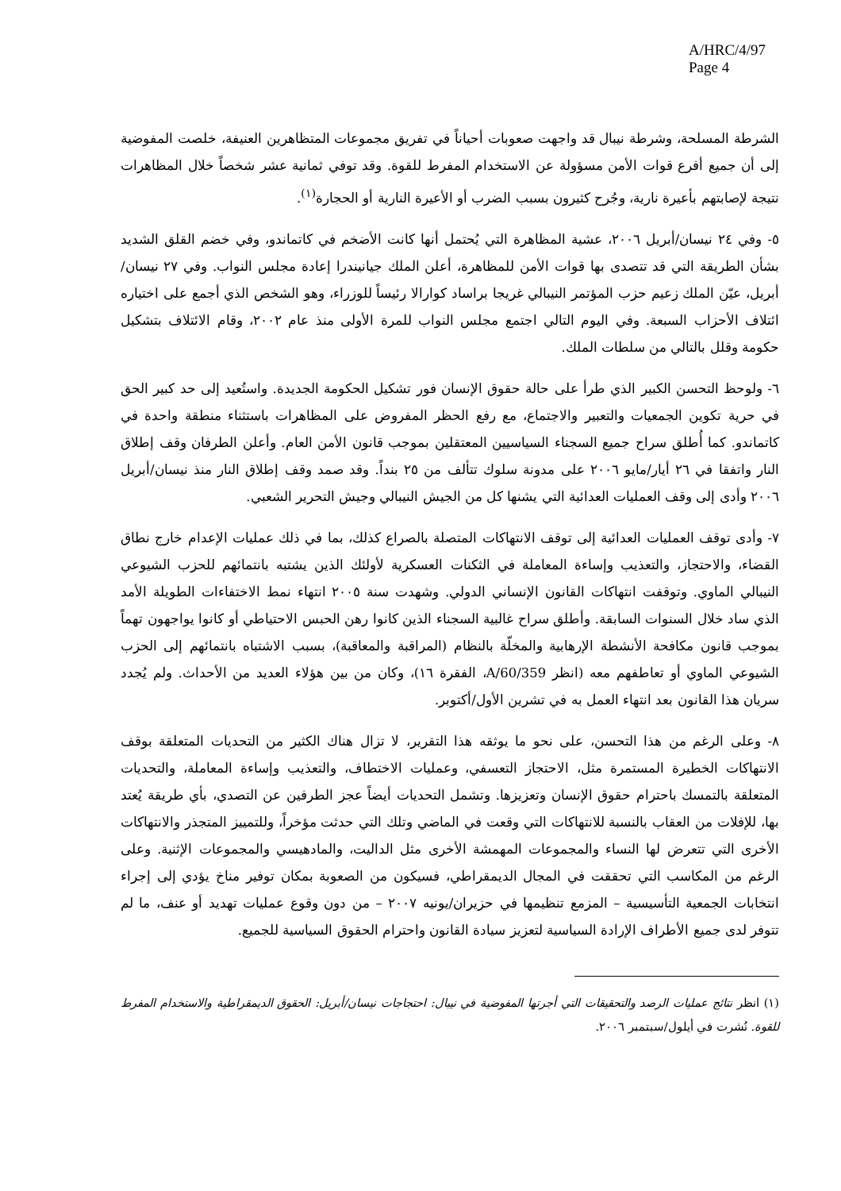A/HRC/4/97
Page 4
الشرطة المسلحة، وشرطة نيبال قد واجهت صعوبات أحياناً في تفريق مجموعات المتظاهرين العنيفة، خلصت المفوضية إلى أن جميع أفرع قوات الأمن مسؤولة عن الاستخدام المفرط للقوة. وقد توفي ثمانية عشر شخصاً خلال المظاهرات نتيجة لإصابتهم بأعيرة نارية، وجُرح كثيرون بسبب الضرب أو الأعيرة النارية أو الحجارة<sup>(١)</sup>.
٥- وفي ٢٤ نيسان/أبريل ٢٠٠٦، عشية المظاهرة التي يُحتمل أنها كانت الأضخم في كاتماندو، وفي خضم القلق الشديد بشأن الطريقة التي قد تتصدى بها قوات الأمن للمظاهرة، أعلن الملك جيانيندرا إعادة مجلس النواب. وفي ٢٧ نيسان/أبريل، عيّن الملك زعيم حزب المؤتمر النيبالي غريجا براساد كوارالا رئيساً للوزراء، وهو الشخص الذي أجمع على اختياره ائتلاف الأحزاب السبعة. وفي اليوم التالي اجتمع مجلس النواب للمرة الأولى منذ عام ٢٠٠٢، وقام الائتلاف بتشكيل حكومة وقلل بالتالي من سلطات الملك.
٦- ولوحظ التحسن الكبير الذي طرأ على حالة حقوق الإنسان فور تشكيل الحكومة الجديدة. واستُعيد إلى حد كبير الحق في حرية تكوين الجمعيات والتعبير والاجتماع، مع رفع الحظر المفروض على المظاهرات باستثناء منطقة واحدة في كاتماندو. كما أُطلق سراح جميع السجناء السياسيين المعتقلين بموجب قانون الأمن العام. وأعلن الطرفان وقف إطلاق النار واتفقا في ٢٦ أيار/مايو ٢٠٠٦ على مدونة سلوك تتألف من ٢٥ بنداً. وقد صمد وقف إطلاق النار منذ نيسان/أبريل ٢٠٠٦ وأدى إلى وقف العمليات العدائية التي يشنها كل من الجيش النيبالي وجيش التحرير الشعبي.
٧- وأدى توقف العمليات العدائية إلى توقف الانتهاكات المتصلة بالصراع كذلك، بما في ذلك عمليات الإعدام خارج نطاق القضاء، والاحتجاز، والتعذيب وإساءة المعاملة في الثكنات العسكرية لأولئك الذين يشتبه بانتمائهم للحزب الشيوعي النيبالي الماوي. وتوقفت انتهاكات القانون الإنساني الدولي. وشهدت سنة ٢٠٠٥ انتهاء نمط الاختفاءات الطويلة الأمد الذي ساد خلال السنوات السابقة. وأطلق سراح غالبية السجناء الذين كانوا رهن الحبس الاحتياطي أو كانوا يواجهون تهماً بموجب قانون مكافحة الأنشطة الإرهابية والمخلّة بالنظام (المراقبة والمعاقبة)، بسبب الاشتباه بانتمائهم إلى الحزب الشيوعي الماوي أو تعاطفهم معه (انظر A/60/359، الفقرة ١٦)، وكان من بين هؤلاء العديد من الأحداث. ولم يُجدد سريان هذا القانون بعد انتهاء العمل به في تشرين الأول/أكتوبر.
٨- وعلى الرغم من هذا التحسن، على نحو ما يوثقه هذا التقرير، لا تزال هناك الكثير من التحديات المتعلقة بوقف الانتهاكات الخطيرة المستمرة مثل، الاحتجاز التعسفي، وعمليات الاختطاف، والتعذيب وإساءة المعاملة، والتحديات المتعلقة بالتمسك باحترام حقوق الإنسان وتعزيزها. وتشمل التحديات أيضاً عجز الطرفين عن التصدي، بأي طريقة يُعتد بها، للإفلات من العقاب بالنسبة للانتهاكات التي وقعت في الماضي وتلك التي حدثت مؤخراً، وللتمييز المتجذر والانتهاكات الأخرى التي تتعرض لها النساء والمجموعات المهمشة الأخرى مثل الداليت، والمادهيسي والمجموعات الإثنية. وعلى الرغم من المكاسب التي تحققت في المجال الديمقراطي، فسيكون من الصعوبة بمكان توفير مناخ يؤدي إلى إجراء انتخابات الجمعية التأسيسية – المزمع تنظيمها في حزيران/يونيه ٢٠٠٧ – من دون وقوع عمليات تهديد أو عنف، ما لم تتوفر لدى جميع الأطراف الإرادة السياسية لتعزيز سيادة القانون واحترام الحقوق السياسية للجميع.
(١) انظر نتائج عمليات الرصد والتحقيقات التي أجرتها المفوضية في نيبال: احتجاجات نيسان/أبريل: الحقوق الديمقراطية والاستخدام المفرط للقوة. نُشرت في أيلول/سبتمبر ٢٠٠٦.